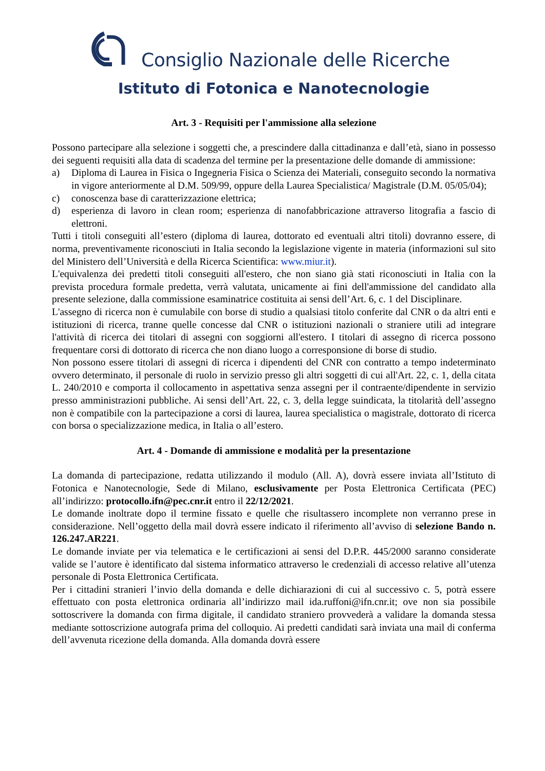Consiglio Nazionale delle Ricerche
Istituto di Fotonica e Nanotecnologie
Art. 3 - Requisiti per l'ammissione alla selezione
Possono partecipare alla selezione i soggetti che, a prescindere dalla cittadinanza e dall’età, siano in possesso dei seguenti requisiti alla data di scadenza del termine per la presentazione delle domande di ammissione:
a) Diploma di Laurea in Fisica o Ingegneria Fisica o Scienza dei Materiali, conseguito secondo la normativa in vigore anteriormente al D.M. 509/99, oppure della Laurea Specialistica/ Magistrale (D.M. 05/05/04);
c) conoscenza base di caratterizzazione elettrica;
d) esperienza di lavoro in clean room; esperienza di nanofabbricazione attraverso litografia a fascio di elettroni.
Tutti i titoli conseguiti all’estero (diploma di laurea, dottorato ed eventuali altri titoli) dovranno essere, di norma, preventivamente riconosciuti in Italia secondo la legislazione vigente in materia (informazioni sul sito del Ministero dell’Università e della Ricerca Scientifica: www.miur.it).
L'equivalenza dei predetti titoli conseguiti all'estero, che non siano già stati riconosciuti in Italia con la prevista procedura formale predetta, verrà valutata, unicamente ai fini dell'ammissione del candidato alla presente selezione, dalla commissione esaminatrice costituita ai sensi dell’Art. 6, c. 1 del Disciplinare.
L'assegno di ricerca non è cumulabile con borse di studio a qualsiasi titolo conferite dal CNR o da altri enti e istituzioni di ricerca, tranne quelle concesse dal CNR o istituzioni nazionali o straniere utili ad integrare l'attività di ricerca dei titolari di assegni con soggiorni all'estero. I titolari di assegno di ricerca possono frequentare corsi di dottorato di ricerca che non diano luogo a corresponsione di borse di studio.
Non possono essere titolari di assegni di ricerca i dipendenti del CNR con contratto a tempo indeterminato ovvero determinato, il personale di ruolo in servizio presso gli altri soggetti di cui all'Art. 22, c. 1, della citata L. 240/2010 e comporta il collocamento in aspettativa senza assegni per il contraente/dipendente in servizio presso amministrazioni pubbliche. Ai sensi dell’Art. 22, c. 3, della legge suindicata, la titolarità dell’assegno non è compatibile con la partecipazione a corsi di laurea, laurea specialistica o magistrale, dottorato di ricerca con borsa o specializzazione medica, in Italia o all’estero.
Art. 4 - Domande di ammissione e modalità per la presentazione
La domanda di partecipazione, redatta utilizzando il modulo (All. A), dovrà essere inviata all’Istituto di Fotonica e Nanotecnologie, Sede di Milano, esclusivamente per Posta Elettronica Certificata (PEC) all’indirizzo: protocollo.ifn@pec.cnr.it entro il 22/12/2021.
Le domande inoltrate dopo il termine fissato e quelle che risultassero incomplete non verranno prese in considerazione. Nell’oggetto della mail dovrà essere indicato il riferimento all’avviso di selezione Bando n. 126.247.AR221.
Le domande inviate per via telematica e le certificazioni ai sensi del D.P.R. 445/2000 saranno considerate valide se l’autore è identificato dal sistema informatico attraverso le credenziali di accesso relative all’utenza personale di Posta Elettronica Certificata.
Per i cittadini stranieri l’invio della domanda e delle dichiarazioni di cui al successivo c. 5, potrà essere effettuato con posta elettronica ordinaria all’indirizzo mail ida.ruffoni@ifn.cnr.it; ove non sia possibile sottoscrivere la domanda con firma digitale, il candidato straniero provvederà a validare la domanda stessa mediante sottoscrizione autografa prima del colloquio. Ai predetti candidati sarà inviata una mail di conferma dell’avvenuta ricezione della domanda. Alla domanda dovrà essere